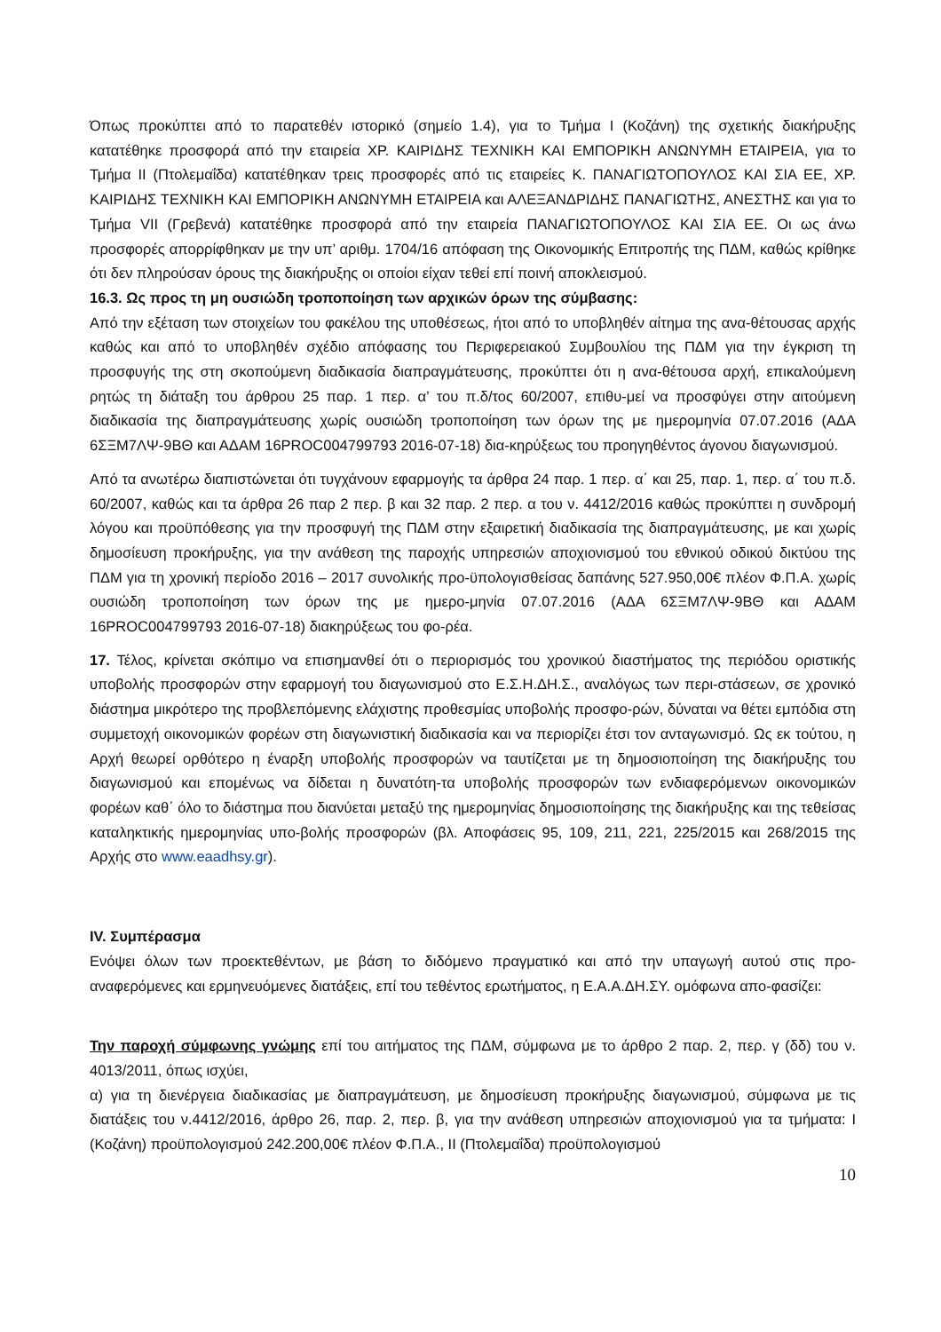Όπως προκύπτει από το παρατεθέν ιστορικό (σημείο 1.4), για το Τμήμα Ι (Κοζάνη) της σχετικής διακήρυξης κατατέθηκε προσφορά από την εταιρεία ΧΡ. ΚΑΙΡΙΔΗΣ ΤΕΧΝΙΚΗ ΚΑΙ ΕΜΠΟΡΙΚΗ ΑΝΩΝΥΜΗ ΕΤΑΙΡΕΙΑ, για το Τμήμα ΙΙ (Πτολεμαΐδα) κατατέθηκαν τρεις προσφορές από τις εταιρείες Κ. ΠΑΝΑΓΙΩΤΟΠΟΥΛΟΣ ΚΑΙ ΣΙΑ ΕΕ, ΧΡ. ΚΑΙΡΙΔΗΣ ΤΕΧΝΙΚΗ ΚΑΙ ΕΜΠΟΡΙΚΗ ΑΝΩΝΥΜΗ ΕΤΑΙΡΕΙΑ και ΑΛΕΞΑΝΔΡΙΔΗΣ ΠΑΝΑΓΙΩΤΗΣ, ΑΝΕΣΤΗΣ και για το Τμήμα VII (Γρεβενά) κατατέθηκε προσφορά από την εταιρεία ΠΑΝΑΓΙΩΤΟΠΟΥΛΟΣ ΚΑΙ ΣΙΑ ΕΕ. Οι ως άνω προσφορές απορρίφθηκαν με την υπ’ αριθμ. 1704/16 απόφαση της Οικονομικής Επιτροπής της ΠΔΜ, καθώς κρίθηκε ότι δεν πληρούσαν όρους της διακήρυξης οι οποίοι είχαν τεθεί επί ποινή αποκλεισμού.
16.3. Ως προς τη μη ουσιώδη τροποποίηση των αρχικών όρων της σύμβασης:
Από την εξέταση των στοιχείων του φακέλου της υποθέσεως, ήτοι από το υποβληθέν αίτημα της ανα-θέτουσας αρχής καθώς και από το υποβληθέν σχέδιο απόφασης του Περιφερειακού Συμβουλίου της ΠΔΜ για την έγκριση τη προσφυγής της στη σκοπούμενη διαδικασία διαπραγμάτευσης, προκύπτει ότι η ανα-θέτουσα αρχή, επικαλούμενη ρητώς τη διάταξη του άρθρου 25 παρ. 1 περ. α’ του π.δ/τος 60/2007, επιθυ-μεί να προσφύγει στην αιτούμενη διαδικασία της διαπραγμάτευσης χωρίς ουσιώδη τροποποίηση των όρων της με ημερομηνία 07.07.2016 (ΑΔΑ 6ΣΞΜ7ΛΨ-9ΒΘ και ΑΔΑΜ 16PROC004799793 2016-07-18) δια-κηρύξεως του προηγηθέντος άγονου διαγωνισμού.
Από τα ανωτέρω διαπιστώνεται ότι τυγχάνουν εφαρμογής τα άρθρα 24 παρ. 1 περ. α΄ και 25, παρ. 1, περ. α΄ του π.δ. 60/2007, καθώς και τα άρθρα 26 παρ 2 περ. β και 32 παρ. 2 περ. α του ν. 4412/2016 καθώς προκύπτει η συνδρομή λόγου και προϋπόθεσης για την προσφυγή της ΠΔΜ στην εξαιρετική διαδικασία της διαπραγμάτευσης, με και χωρίς δημοσίευση προκήρυξης, για την ανάθεση της παροχής υπηρεσιών αποχιονισμού του εθνικού οδικού δικτύου της ΠΔΜ για τη χρονική περίοδο 2016 – 2017 συνολικής προ-ϋπολογισθείσας δαπάνης 527.950,00€ πλέον Φ.Π.Α. χωρίς ουσιώδη τροποποίηση των όρων της με ημερο-μηνία 07.07.2016 (ΑΔΑ 6ΣΞΜ7ΛΨ-9ΒΘ και ΑΔΑΜ 16PROC004799793 2016-07-18) διακηρύξεως του φο-ρέα.
17. Τέλος, κρίνεται σκόπιμο να επισημανθεί ότι ο περιορισμός του χρονικού διαστήματος της περιόδου οριστικής υποβολής προσφορών στην εφαρμογή του διαγωνισμού στο Ε.Σ.Η.ΔΗ.Σ., αναλόγως των περι-στάσεων, σε χρονικό διάστημα μικρότερο της προβλεπόμενης ελάχιστης προθεσμίας υποβολής προσφο-ρών, δύναται να θέτει εμπόδια στη συμμετοχή οικονομικών φορέων στη διαγωνιστική διαδικασία και να περιορίζει έτσι τον ανταγωνισμό. Ως εκ τούτου, η Αρχή θεωρεί ορθότερο η έναρξη υποβολής προσφορών να ταυτίζεται με τη δημοσιοποίηση της διακήρυξης του διαγωνισμού και επομένως να δίδεται η δυνατότη-τα υποβολής προσφορών των ενδιαφερόμενων οικονομικών φορέων καθ΄ όλο το διάστημα που διανύεται μεταξύ της ημερομηνίας δημοσιοποίησης της διακήρυξης και της τεθείσας καταληκτικής ημερομηνίας υπο-βολής προσφορών (βλ. Αποφάσεις 95, 109, 211, 221, 225/2015 και 268/2015 της Αρχής στο www.eaadhsy.gr).
IV. Συμπέρασμα
Ενόψει όλων των προεκτεθέντων, με βάση το διδόμενο πραγματικό και από την υπαγωγή αυτού στις προ-αναφερόμενες και ερμηνευόμενες διατάξεις, επί του τεθέντος ερωτήματος, η Ε.Α.Α.ΔΗ.ΣΥ. ομόφωνα απο-φασίζει:
Την παροχή σύμφωνης γνώμης επί του αιτήματος της ΠΔΜ, σύμφωνα με το άρθρο 2 παρ. 2, περ. γ (δδ) του ν. 4013/2011, όπως ισχύει,
α) για τη διενέργεια διαδικασίας με διαπραγμάτευση, με δημοσίευση προκήρυξης διαγωνισμού, σύμφωνα με τις διατάξεις του ν.4412/2016, άρθρο 26, παρ. 2, περ. β, για την ανάθεση υπηρεσιών αποχιονισμού για τα τμήματα: Ι (Κοζάνη) προϋπολογισμού 242.200,00€ πλέον Φ.Π.Α., ΙΙ (Πτολεμαΐδα) προϋπολογισμού
10